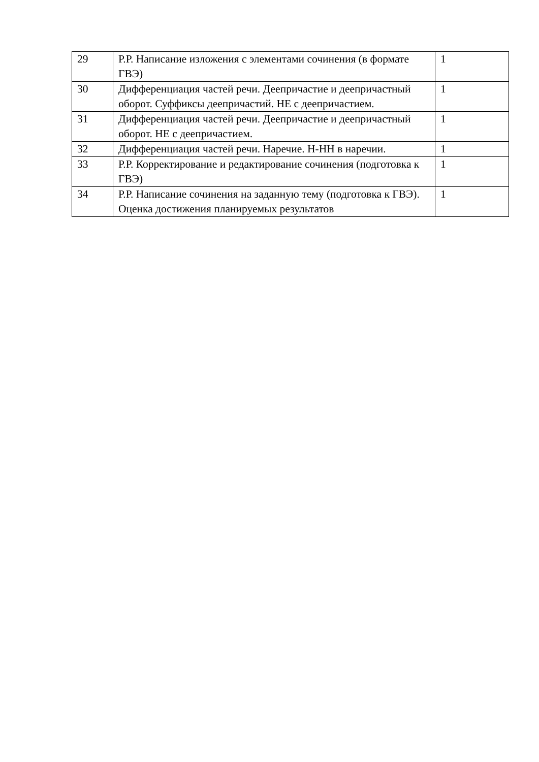| 29 | Р.Р. Написание изложения с элементами сочинения (в формате ГВЭ) | 1 |
| 30 | Дифференциация частей речи. Деепричастие и деепричастный оборот. Суффиксы деепричастий. НЕ с деепричастием. | 1 |
| 31 | Дифференциация частей речи. Деепричастие и деепричастный оборот. НЕ с деепричастием. | 1 |
| 32 | Дифференциация частей речи. Наречие. Н-НН в наречии. | 1 |
| 33 | Р.Р. Корректирование и редактирование сочинения (подготовка к ГВЭ) | 1 |
| 34 | Р.Р. Написание сочинения на заданную тему (подготовка к ГВЭ). Оценка достижения планируемых результатов | 1 |